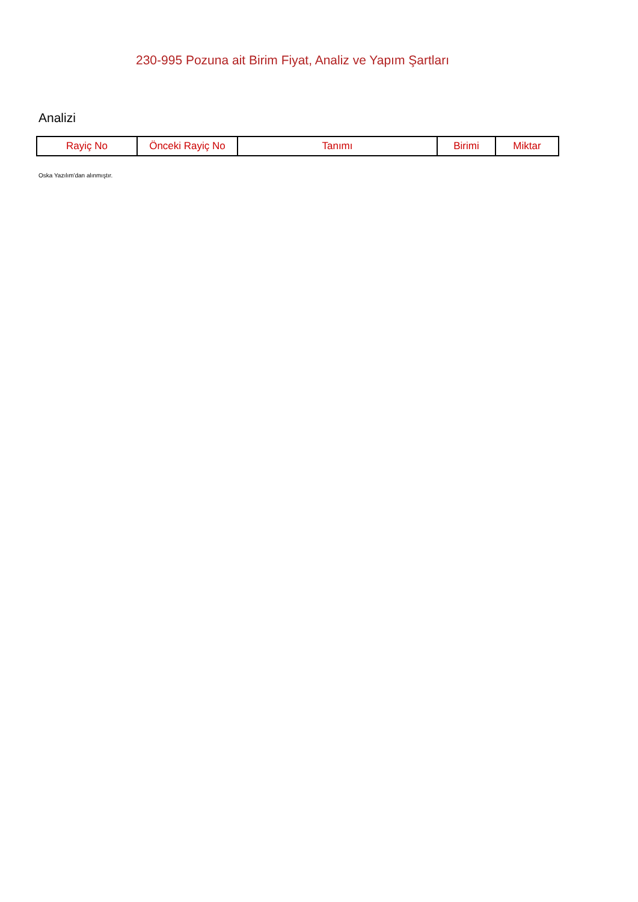230-995 Pozuna ait Birim Fiyat, Analiz ve Yapım Şartları
Analizi
| Rayiç No | Önceki Rayiç No | Tanımı | Birimi | Miktar |
| --- | --- | --- | --- | --- |
Oska Yazılım'dan alınmıştır.